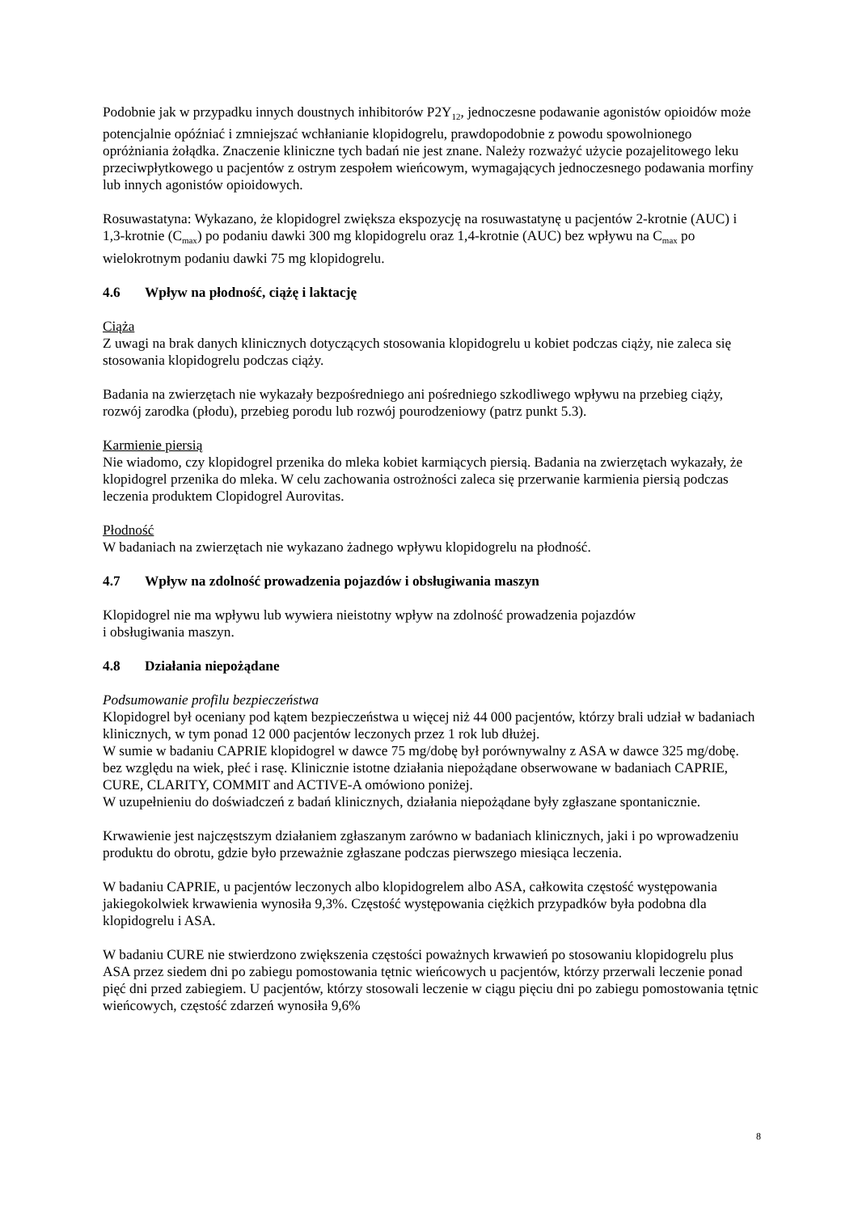Podobnie jak w przypadku innych doustnych inhibitorów P2Y<sub>12</sub>, jednoczesne podawanie agonistów opioidów może potencjalnie opóźniać i zmniejszać wchłanianie klopidogrelu, prawdopodobnie z powodu spowolnionego opróżniania żołądka. Znaczenie kliniczne tych badań nie jest znane. Należy rozważyć użycie pozajelitowego leku przeciwpłytkowego u pacjentów z ostrym zespołem wieńcowym, wymagających jednoczesnego podawania morfiny lub innych agonistów opioidowych.
Rosuwastatyna: Wykazano, że klopidogrel zwiększa ekspozycję na rosuwastatynę u pacjentów 2-krotnie (AUC) i 1,3-krotnie (C<sub>max</sub>) po podaniu dawki 300 mg klopidogrelu oraz 1,4-krotnie (AUC) bez wpływu na C<sub>max</sub> po wielokrotnym podaniu dawki 75 mg klopidogrelu.
4.6 Wpływ na płodność, ciążę i laktację
Ciąża
Z uwagi na brak danych klinicznych dotyczących stosowania klopidogrelu u kobiet podczas ciąży, nie zaleca się stosowania klopidogrelu podczas ciąży.
Badania na zwierzętach nie wykazały bezpośredniego ani pośredniego szkodliwego wpływu na przebieg ciąży, rozwój zarodka (płodu), przebieg porodu lub rozwój pourodzeniowy (patrz punkt 5.3).
Karmienie piersią
Nie wiadomo, czy klopidogrel przenika do mleka kobiet karmiących piersią. Badania na zwierzętach wykazały, że klopidogrel przenika do mleka. W celu zachowania ostrożności zaleca się przerwanie karmienia piersią podczas leczenia produktem Clopidogrel Aurovitas.
Płodność
W badaniach na zwierzętach nie wykazano żadnego wpływu klopidogrelu na płodność.
4.7 Wpływ na zdolność prowadzenia pojazdów i obsługiwania maszyn
Klopidogrel nie ma wpływu lub wywiera nieistotny wpływ na zdolność prowadzenia pojazdów
i obsługiwania maszyn.
4.8 Działania niepożądane
Podsumowanie profilu bezpieczeństwa
Klopidogrel był oceniany pod kątem bezpieczeństwa u więcej niż 44 000 pacjentów, którzy brali udział w badaniach klinicznych, w tym ponad 12 000 pacjentów leczonych przez 1 rok lub dłużej.
W sumie w badaniu CAPRIE klopidogrel w dawce 75 mg/dobę był porównywalny z ASA w dawce 325 mg/dobę. bez względu na wiek, płeć i rasę. Klinicznie istotne działania niepożądane obserwowane w badaniach CAPRIE, CURE, CLARITY, COMMIT and ACTIVE-A omówiono poniżej.
W uzupełnieniu do doświadczeń z badań klinicznych, działania niepożądane były zgłaszane spontanicznie.
Krwawienie jest najczęstszym działaniem zgłaszanym zarówno w badaniach klinicznych, jaki i po wprowadzeniu produktu do obrotu, gdzie było przeważnie zgłaszane podczas pierwszego miesiąca leczenia.
W badaniu CAPRIE, u pacjentów leczonych albo klopidogrelem albo ASA, całkowita częstość występowania jakiegokolwiek krwawienia wynosiła 9,3%. Częstość występowania ciężkich przypadków była podobna dla klopidogrelu i ASA.
W badaniu CURE nie stwierdzono zwiększenia częstości poważnych krwawień po stosowaniu klopidogrelu plus ASA przez siedem dni po zabiegu pomostowania tętnic wieńcowych u pacjentów, którzy przerwali leczenie ponad pięć dni przed zabiegiem. U pacjentów, którzy stosowali leczenie w ciągu pięciu dni po zabiegu pomostowania tętnic wieńcowych, częstość zdarzeń wynosiła 9,6%
8